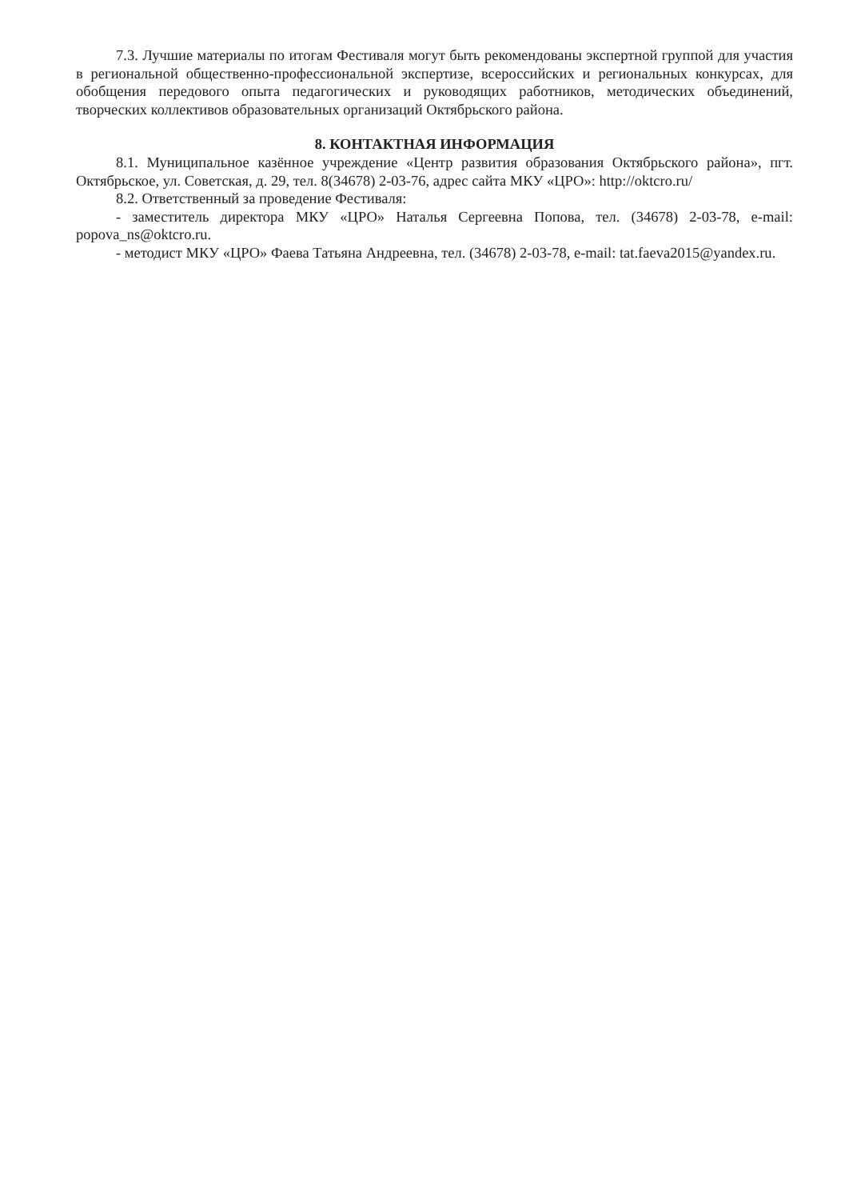7.3. Лучшие материалы по итогам Фестиваля могут быть рекомендованы экспертной группой для участия в региональной общественно-профессиональной экспертизе, всероссийских и региональных конкурсах, для обобщения передового опыта педагогических и руководящих работников, методических объединений, творческих коллективов образовательных организаций Октябрьского района.
8. КОНТАКТНАЯ ИНФОРМАЦИЯ
8.1. Муниципальное казённое учреждение «Центр развития образования Октябрьского района», пгт. Октябрьское, ул. Советская, д. 29, тел. 8(34678) 2-03-76, адрес сайта МКУ «ЦРО»: http://oktcro.ru/
8.2. Ответственный за проведение Фестиваля:
- заместитель директора МКУ «ЦРО» Наталья Сергеевна Попова, тел. (34678) 2-03-78, e-mail: popova_ns@oktcro.ru.
- методист МКУ «ЦРО» Фаева Татьяна Андреевна, тел. (34678) 2-03-78, e-mail: tat.faeva2015@yandex.ru.